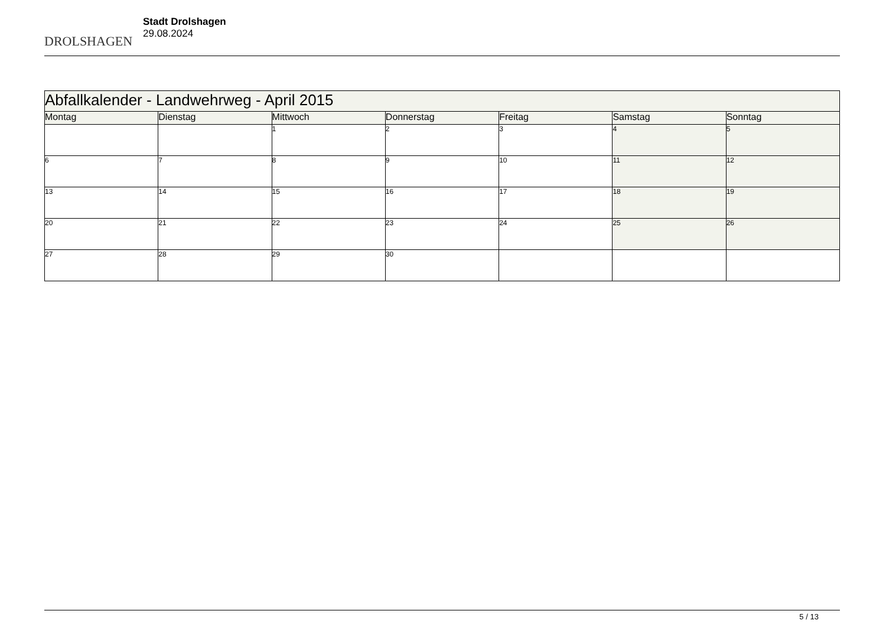DROLSHAGEN
Stadt Drolshagen
29.08.2024
| Abfallkalender - Landwehrweg - April 2015 | | | | | | |
| --- | --- | --- | --- | --- | --- | --- |
| Montag | Dienstag | Mittwoch | Donnerstag | Freitag | Samstag | Sonntag |
| | | 1 | 2 | 3 | 4 | 5 |
| 6 | 7 | 8 | 9 | 10 | 11 | 12 |
| 13 | 14 | 15 | 16 | 17 | 18 | 19 |
| 20 | 21 | 22 | 23 | 24 | 25 | 26 |
| 27 | 28 | 29 | 30 | | | |
5 / 13